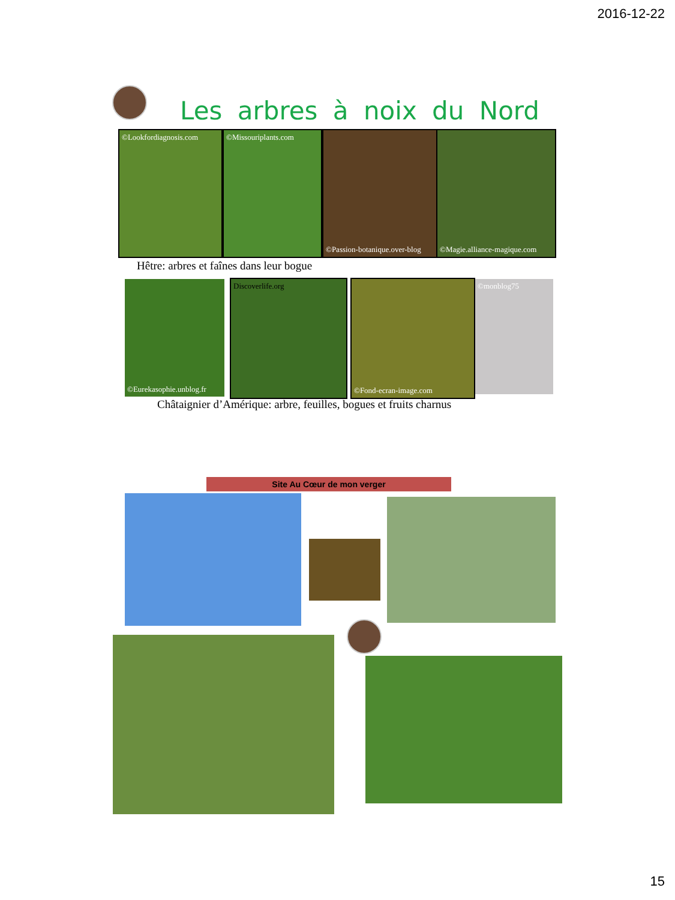2016-12-22
Les arbres à noix du Nord
©Lookfordiagnosis.com
©Missouriplants.com
©Passion-botanique.over-blog
©Magie.alliance-magique.com
Hêtre: arbres et faînes dans leur bogue
©Eurekasophie.unblog.fr
Discoverlife.org ©Fond-ecran-image.com ©monblog75
Châtaignier d’Amérique: arbre, feuilles, bogues et fruits charnus
Site Au Cœur de mon verger
15